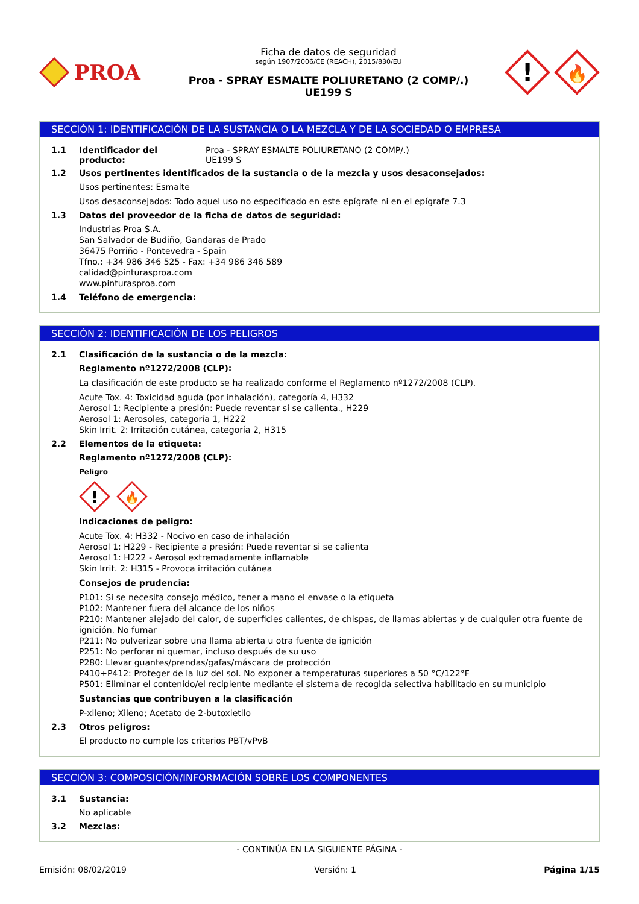PROA
Ficha de datos de seguridad
según 1907/2006/CE (REACH), 2015/830/EU
Proa - SPRAY ESMALTE POLIURETANO (2 COMP/.)
UE199 S
!
🔥
SECCIÓN 1: IDENTIFICACIÓN DE LA SUSTANCIA O LA MEZCLA Y DE LA SOCIEDAD O EMPRESA
1.1 Identificador del producto: Proa - SPRAY ESMALTE POLIURETANO (2 COMP/.)
UE199 S
1.2 Usos pertinentes identificados de la sustancia o de la mezcla y usos desaconsejados:
Usos pertinentes: Esmalte
Usos desaconsejados: Todo aquel uso no especificado en este epígrafe ni en el epígrafe 7.3
1.3 Datos del proveedor de la ficha de datos de seguridad:
Industrias Proa S.A.
San Salvador de Budiño, Gandaras de Prado
36475 Porriño - Pontevedra - Spain
Tfno.: +34 986 346 525 - Fax: +34 986 346 589
calidad@pinturasproa.com
www.pinturasproa.com
1.4 Teléfono de emergencia:
SECCIÓN 2: IDENTIFICACIÓN DE LOS PELIGROS
2.1 Clasificación de la sustancia o de la mezcla:
Reglamento nº1272/2008 (CLP):
La clasificación de este producto se ha realizado conforme el Reglamento nº1272/2008 (CLP).
Acute Tox. 4: Toxicidad aguda (por inhalación), categoría 4, H332
Aerosol 1: Recipiente a presión: Puede reventar si se calienta., H229
Aerosol 1: Aerosoles, categoría 1, H222
Skin Irrit. 2: Irritación cutánea, categoría 2, H315
2.2 Elementos de la etiqueta:
Reglamento nº1272/2008 (CLP):
Peligro
!
🔥
Indicaciones de peligro:
Acute Tox. 4: H332 - Nocivo en caso de inhalación
Aerosol 1: H229 - Recipiente a presión: Puede reventar si se calienta
Aerosol 1: H222 - Aerosol extremadamente inflamable
Skin Irrit. 2: H315 - Provoca irritación cutánea
Consejos de prudencia:
P101: Si se necesita consejo médico, tener a mano el envase o la etiqueta
P102: Mantener fuera del alcance de los niños
P210: Mantener alejado del calor, de superficies calientes, de chispas, de llamas abiertas y de cualquier otra fuente de ignición. No fumar
P211: No pulverizar sobre una llama abierta u otra fuente de ignición
P251: No perforar ni quemar, incluso después de su uso
P280: Llevar guantes/prendas/gafas/máscara de protección
P410+P412: Proteger de la luz del sol. No exponer a temperaturas superiores a 50 °C/122°F
P501: Eliminar el contenido/el recipiente mediante el sistema de recogida selectiva habilitado en su municipio
Sustancias que contribuyen a la clasificación
P-xileno; Xileno; Acetato de 2-butoxietilo
2.3 Otros peligros:
El producto no cumple los criterios PBT/vPvB
SECCIÓN 3: COMPOSICIÓN/INFORMACIÓN SOBRE LOS COMPONENTES
3.1 Sustancia:
No aplicable
3.2 Mezclas:
- CONTINÚA EN LA SIGUIENTE PÁGINA -
Emisión: 08/02/2019 Versión: 1 Página 1/15